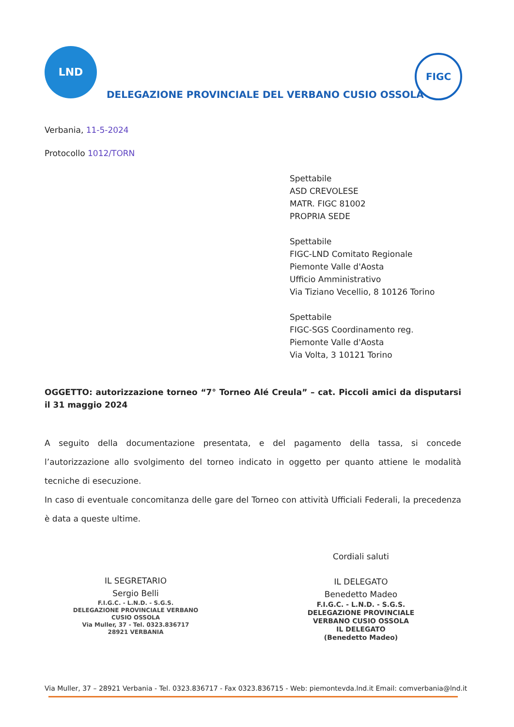LND
DELEGAZIONE PROVINCIALE DEL VERBANO CUSIO OSSOLA
FIGC
Verbania, 11-5-2024
Protocollo 1012/TORN
Spettabile
ASD CREVOLESE
MATR. FIGC 81002
PROPRIA SEDE
Spettabile
FIGC-LND Comitato Regionale
Piemonte Valle d'Aosta
Ufficio Amministrativo
Via Tiziano Vecellio, 8 10126 Torino
Spettabile
FIGC-SGS Coordinamento reg.
Piemonte Valle d'Aosta
Via Volta, 3 10121 Torino
OGGETTO: autorizzazione torneo “7° Torneo Alé Creula” – cat. Piccoli amici da disputarsi il 31 maggio 2024
A seguito della documentazione presentata, e del pagamento della tassa, si concede l’autorizzazione allo svolgimento del torneo indicato in oggetto per quanto attiene le modalità tecniche di esecuzione.
In caso di eventuale concomitanza delle gare del Torneo con attività Ufficiali Federali, la precedenza è data a queste ultime.
IL SEGRETARIO
Sergio Belli
F.I.G.C. - L.N.D. - S.G.S.
DELEGAZIONE PROVINCIALE VERBANO CUSIO OSSOLA
Via Muller, 37 - Tel. 0323.836717
28921 VERBANIA
Cordiali saluti
IL DELEGATO
Benedetto Madeo
F.I.G.C. - L.N.D. - S.G.S.
DELEGAZIONE PROVINCIALE
VERBANO CUSIO OSSOLA
IL DELEGATO
(Benedetto Madeo)
Via Muller, 37 – 28921 Verbania - Tel. 0323.836717 - Fax 0323.836715 - Web: piemontevda.lnd.it Email: comverbania@lnd.it